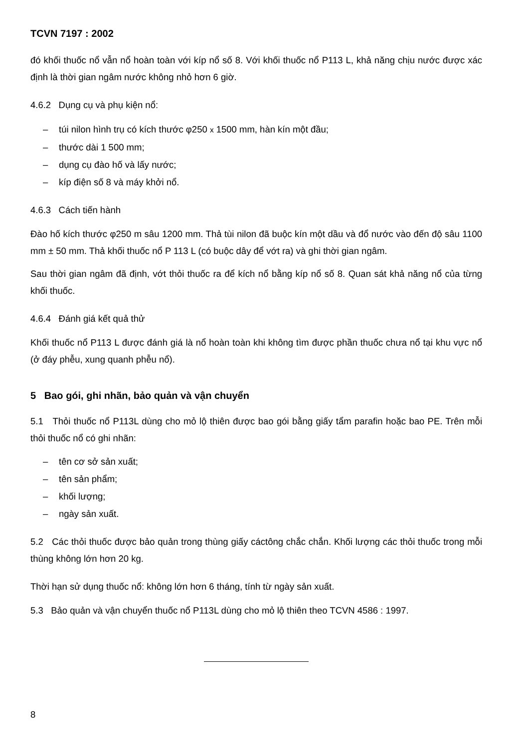TCVN 7197 : 2002
đó khối thuốc nổ vẫn nổ hoàn toàn với kíp nổ số 8. Với khối thuốc nổ P113 L, khả năng chịu nước được xác định là thời gian ngâm nước không nhỏ hơn 6 giờ.
4.6.2 Dụng cụ và phụ kiện nổ:
– túi nilon hình trụ có kích thước φ250 x 1500 mm, hàn kín một đầu;
– thước dài 1 500 mm;
– dụng cụ đào hố và lấy nước;
– kíp điện số 8 và máy khởi nổ.
4.6.3 Cách tiến hành
Đào hố kích thước φ250 m sâu 1200 mm. Thả tùi nilon đã buộc kín một dầu và đổ nước vào đến độ sâu 1100 mm ± 50 mm. Thả khối thuốc nổ P 113 L (có buộc dây để vớt ra) và ghi thời gian ngâm.
Sau thời gian ngâm đã định, vớt thỏi thuốc ra để kích nổ bằng kíp nổ số 8. Quan sát khả năng nổ của từng khối thuốc.
4.6.4 Đánh giá kết quả thử
Khối thuốc nổ P113 L được đánh giá là nổ hoàn toàn khi không tìm được phần thuốc chưa nổ tại khu vực nổ (ở đáy phễu, xung quanh phễu nổ).
5 Bao gói, ghi nhãn, bảo quản và vận chuyển
5.1 Thỏi thuốc nổ P113L dùng cho mỏ lộ thiên được bao gói bằng giấy tẩm parafin hoặc bao PE. Trên mỗi thỏi thuốc nổ có ghi nhãn:
– tên cơ sở sản xuất;
– tên sản phẩm;
– khối lượng;
– ngày sản xuất.
5.2 Các thỏi thuốc được bảo quản trong thùng giấy cáctông chắc chắn. Khối lượng các thỏi thuốc trong mỗi thùng không lớn hơn 20 kg.
Thời hạn sử dụng thuốc nổ: không lớn hơn 6 tháng, tính từ ngày sản xuất.
5.3 Bảo quản và vận chuyển thuốc nổ P113L dùng cho mỏ lộ thiên theo TCVN 4586 : 1997.
8